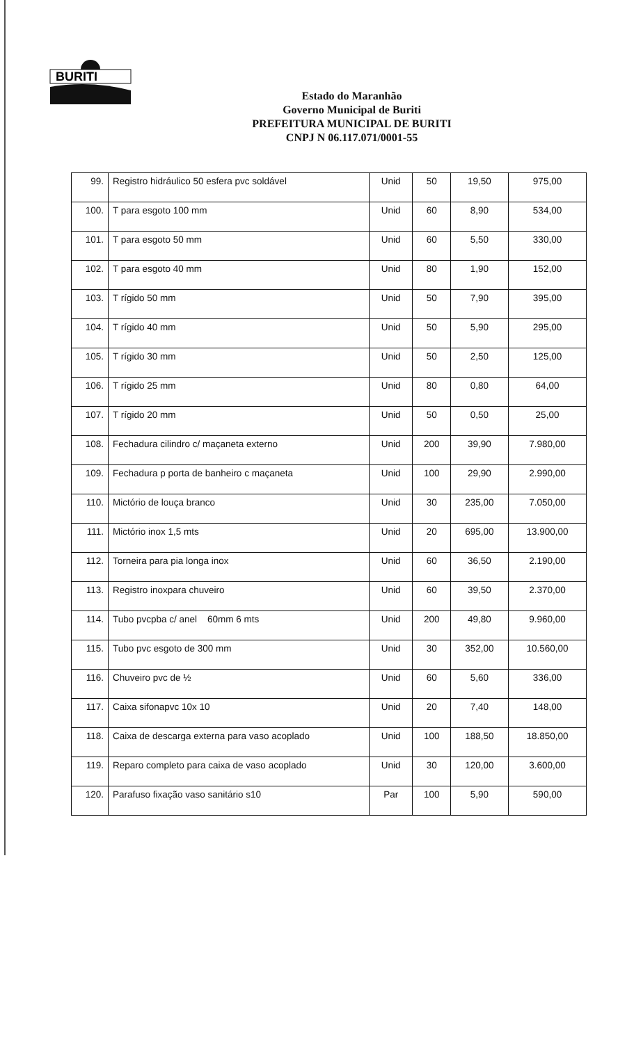BURITI
Estado do Maranhão
Governo Municipal de Buriti
PREFEITURA MUNICIPAL DE BURITI
CNPJ N 06.117.071/0001-55
| 99. | Registro hidráulico 50 esfera pvc soldável | Unid | 50 | 19,50 | 975,00 |
| 100. | T para esgoto 100 mm | Unid | 60 | 8,90 | 534,00 |
| 101. | T para esgoto 50 mm | Unid | 60 | 5,50 | 330,00 |
| 102. | T para esgoto 40 mm | Unid | 80 | 1,90 | 152,00 |
| 103. | T rígido 50 mm | Unid | 50 | 7,90 | 395,00 |
| 104. | T rígido 40 mm | Unid | 50 | 5,90 | 295,00 |
| 105. | T rígido 30 mm | Unid | 50 | 2,50 | 125,00 |
| 106. | T rígido 25 mm | Unid | 80 | 0,80 | 64,00 |
| 107. | T rígido 20 mm | Unid | 50 | 0,50 | 25,00 |
| 108. | Fechadura cilindro c/ maçaneta externo | Unid | 200 | 39,90 | 7.980,00 |
| 109. | Fechadura p porta de banheiro c maçaneta | Unid | 100 | 29,90 | 2.990,00 |
| 110. | Mictório de louça branco | Unid | 30 | 235,00 | 7.050,00 |
| 111. | Mictório inox 1,5 mts | Unid | 20 | 695,00 | 13.900,00 |
| 112. | Torneira para pia longa inox | Unid | 60 | 36,50 | 2.190,00 |
| 113. | Registro inoxpara chuveiro | Unid | 60 | 39,50 | 2.370,00 |
| 114. | Tubo pvcpba c/ anel 60mm 6 mts | Unid | 200 | 49,80 | 9.960,00 |
| 115. | Tubo pvc esgoto de 300 mm | Unid | 30 | 352,00 | 10.560,00 |
| 116. | Chuveiro pvc de ½ | Unid | 60 | 5,60 | 336,00 |
| 117. | Caixa sifonapvc 10x 10 | Unid | 20 | 7,40 | 148,00 |
| 118. | Caixa de descarga externa para vaso acoplado | Unid | 100 | 188,50 | 18.850,00 |
| 119. | Reparo completo para caixa de vaso acoplado | Unid | 30 | 120,00 | 3.600,00 |
| 120. | Parafuso fixação vaso sanitário s10 | Par | 100 | 5,90 | 590,00 |